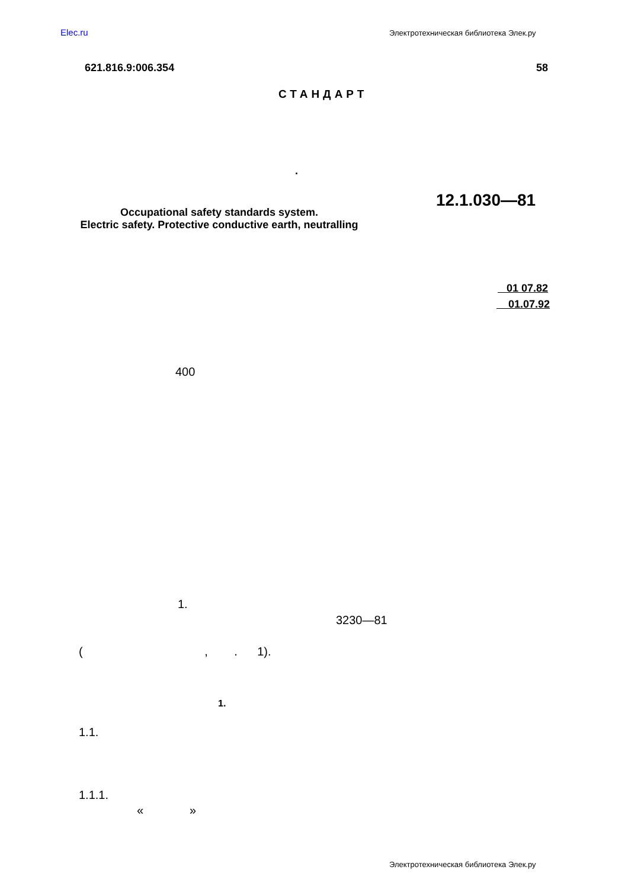Elec.ru Электротехническая библиотека Элек.ру
621.816.9:006.354 58
СТАНДАРТ
.
12.1.030—81
Occupational safety standards system.
Electric safety. Protective conductive earth, neutralling
01 07.82
01.07.92
400
1.
3230—81
( , . 1).
1.
1.1.
1.1.1.
« »
Электротехническая библиотека Элек.ру